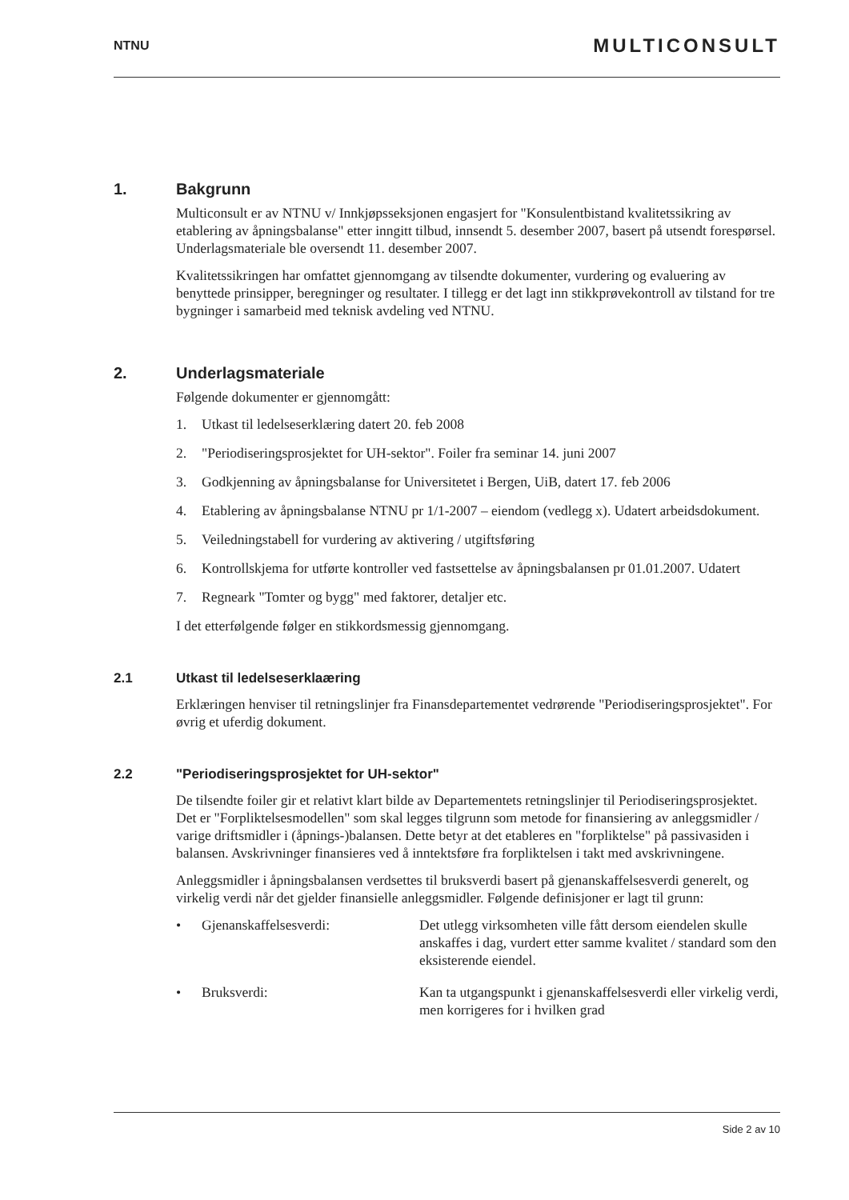NTNU MULTICONSULT
1. Bakgrunn
Multiconsult er av NTNU v/ Innkjøpsseksjonen engasjert for "Konsulentbistand kvalitetssikring av etablering av åpningsbalanse" etter inngitt tilbud, innsendt 5. desember 2007, basert på utsendt forespørsel. Underlagsmateriale ble oversendt 11. desember 2007.
Kvalitetssikringen har omfattet gjennomgang av tilsendte dokumenter, vurdering og evaluering av benyttede prinsipper, beregninger og resultater. I tillegg er det lagt inn stikkprøvekontroll av tilstand for tre bygninger i samarbeid med teknisk avdeling ved NTNU.
2. Underlagsmateriale
Følgende dokumenter er gjennomgått:
1. Utkast til ledelseserklæring datert 20. feb 2008
2. "Periodiseringsprosjektet for UH-sektor". Foiler fra seminar 14. juni 2007
3. Godkjenning av åpningsbalanse for Universitetet i Bergen, UiB, datert 17. feb 2006
4. Etablering av åpningsbalanse NTNU pr 1/1-2007 – eiendom (vedlegg x). Udatert arbeidsdokument.
5. Veiledningstabell for vurdering av aktivering / utgiftsføring
6. Kontrollskjema for utførte kontroller ved fastsettelse av åpningsbalansen pr 01.01.2007. Udatert
7. Regneark "Tomter og bygg" med faktorer, detaljer etc.
I det etterfølgende følger en stikkordsmessig gjennomgang.
2.1 Utkast til ledelseserklaæring
Erklæringen henviser til retningslinjer fra Finansdepartementet vedrørende "Periodiseringsprosjektet". For øvrig et uferdig dokument.
2.2 "Periodiseringsprosjektet for UH-sektor"
De tilsendte foiler gir et relativt klart bilde av Departementets retningslinjer til Periodiseringsprosjektet. Det er "Forpliktelsesmodellen" som skal legges tilgrunn som metode for finansiering av anleggsmidler / varige driftsmidler i (åpnings-)balansen. Dette betyr at det etableres en "forpliktelse" på passivasiden i balansen. Avskrivninger finansieres ved å inntektsføre fra forpliktelsen i takt med avskrivningene.
Anleggsmidler i åpningsbalansen verdsettes til bruksverdi basert på gjenanskaffelsesverdi generelt, og virkelig verdi når det gjelder finansielle anleggsmidler. Følgende definisjoner er lagt til grunn:
• Gjenanskaffelsesverdi: Det utlegg virksomheten ville fått dersom eiendelen skulle anskaffes i dag, vurdert etter samme kvalitet / standard som den eksisterende eiendel.
• Bruksverdi: Kan ta utgangspunkt i gjenanskaffelsesverdi eller virkelig verdi, men korrigeres for i hvilken grad
Side 2 av 10